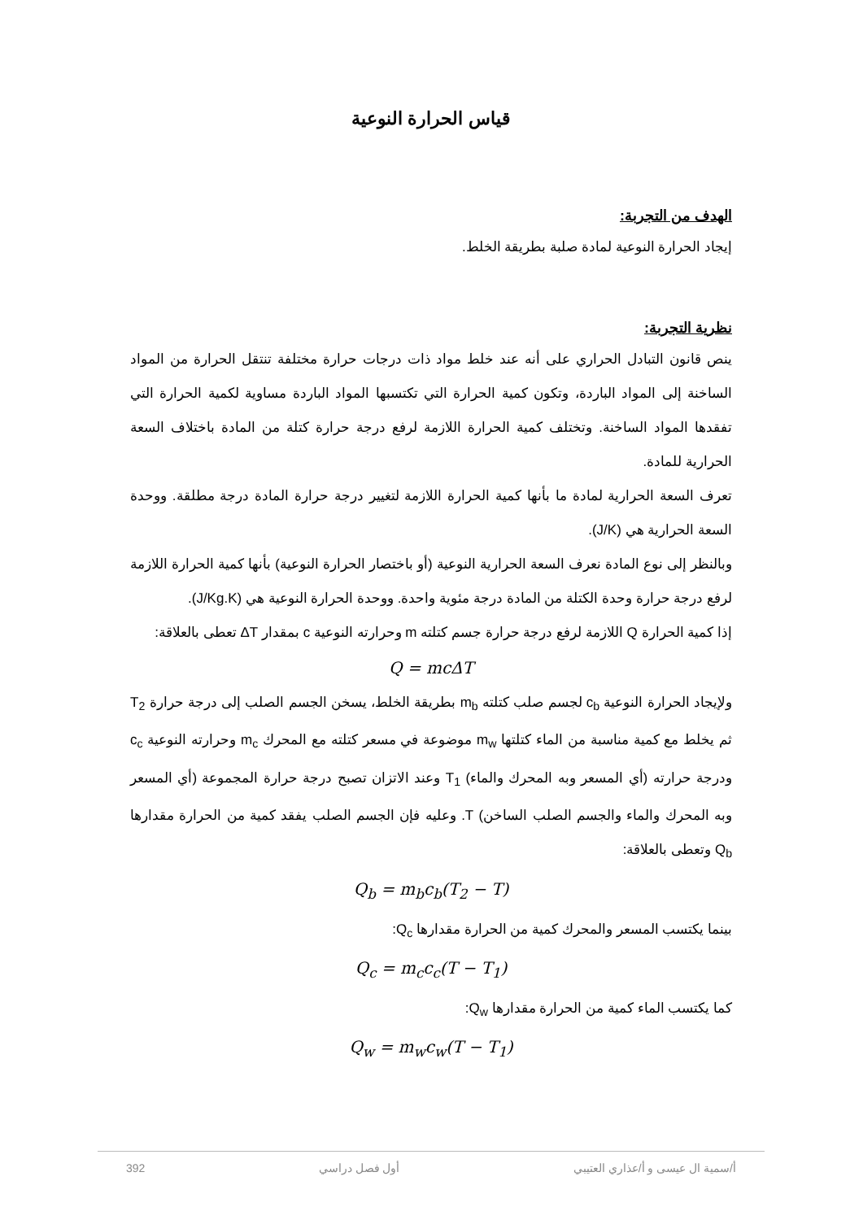قياس الحرارة النوعية
الهدف من التجربة:
إيجاد الحرارة النوعية لمادة صلبة بطريقة الخلط.
نظرية التجربة:
ينص قانون التبادل الحراري على أنه عند خلط مواد ذات درجات حرارة مختلفة تنتقل الحرارة من المواد الساخنة إلى المواد الباردة، وتكون كمية الحرارة التي تكتسبها المواد الباردة مساوية لكمية الحرارة التي تفقدها المواد الساخنة. وتختلف كمية الحرارة اللازمة لرفع درجة حرارة كتلة من المادة باختلاف السعة الحرارية للمادة.
تعرف السعة الحرارية لمادة ما بأنها كمية الحرارة اللازمة لتغيير درجة حرارة المادة درجة مطلقة. ووحدة السعة الحرارية هي (J/K).
وبالنظر إلى نوع المادة نعرف السعة الحرارية النوعية (أو باختصار الحرارة النوعية) بأنها كمية الحرارة اللازمة لرفع درجة حرارة وحدة الكتلة من المادة درجة مئوية واحدة. ووحدة الحرارة النوعية هي (J/Kg.K).
إذا كمية الحرارة Q اللازمة لرفع درجة حرارة جسم كتلته m وحرارته النوعية c بمقدار ΔT تعطى بالعلاقة:
Q = mcΔT
ولإيجاد الحرارة النوعية c<sub>b</sub> لجسم صلب كتلته m<sub>b</sub> بطريقة الخلط، يسخن الجسم الصلب إلى درجة حرارة T<sub>2</sub> ثم يخلط مع كمية مناسبة من الماء كتلتها m<sub>w</sub> موضوعة في مسعر كتلته مع المحرك m<sub>c</sub> وحرارته النوعية c<sub>c</sub> ودرجة حرارته (أي المسعر وبه المحرك والماء) T<sub>1</sub> وعند الاتزان تصبح درجة حرارة المجموعة (أي المسعر وبه المحرك والماء والجسم الصلب الساخن) T. وعليه فإن الجسم الصلب يفقد كمية من الحرارة مقدارها Q<sub>b</sub> وتعطى بالعلاقة:
Q<sub>b</sub> = m<sub>b</sub>c<sub>b</sub>(T<sub>2</sub> − T)
بينما يكتسب المسعر والمحرك كمية من الحرارة مقدارها Q<sub>c</sub>:
Q<sub>c</sub> = m<sub>c</sub>c<sub>c</sub>(T − T<sub>1</sub>)
كما يكتسب الماء كمية من الحرارة مقدارها Q<sub>w</sub>:
Q<sub>w</sub> = m<sub>w</sub>c<sub>w</sub>(T − T<sub>1</sub>)
أ/سمية ال عيسى و أ/عذاري العتيبي أول فصل دراسي 392